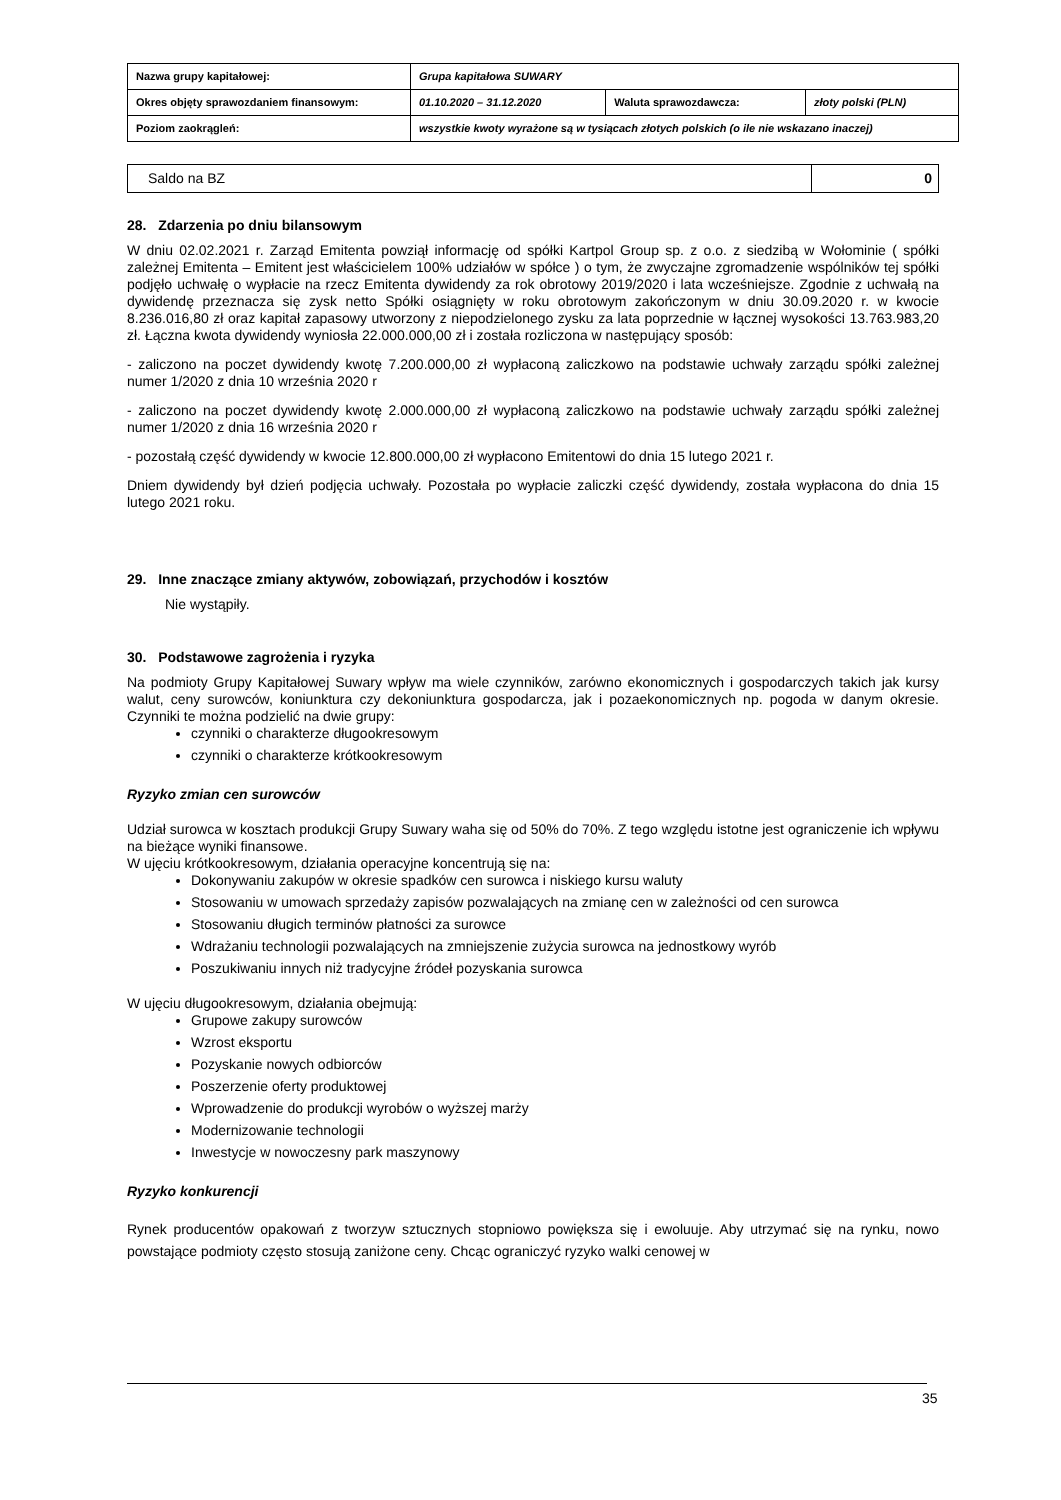| Nazwa grupy kapitałowej: | Grupa kapitałowa SUWARY | | |
| Okres objęty sprawozdaniem finansowym: | 01.10.2020 – 31.12.2020 | Waluta sprawozdawcza: | złoty polski (PLN) |
| Poziom zaokrągleń: | wszystkie kwoty wyrażone są w tysiącach złotych polskich (o ile nie wskazano inaczej) | | |
| Saldo na BZ | 0 |
28. Zdarzenia po dniu bilansowym
W dniu 02.02.2021 r. Zarząd Emitenta powziął informację od spółki Kartpol Group sp. z o.o. z siedzibą w Wołominie ( spółki zależnej Emitenta – Emitent jest właścicielem 100% udziałów w spółce ) o tym, że zwyczajne zgromadzenie wspólników tej spółki podjęło uchwałę o wypłacie na rzecz Emitenta dywidendy za rok obrotowy 2019/2020 i lata wcześniejsze. Zgodnie z uchwałą na dywidendę przeznacza się zysk netto Spółki osiągnięty w roku obrotowym zakończonym w dniu 30.09.2020 r. w kwocie 8.236.016,80 zł oraz kapitał zapasowy utworzony z niepodzielonego zysku za lata poprzednie w łącznej wysokości 13.763.983,20 zł. Łączna kwota dywidendy wyniosła 22.000.000,00 zł i została rozliczona w następujący sposób:
- zaliczono na poczet dywidendy kwotę 7.200.000,00 zł wypłaconą zaliczkowo na podstawie uchwały zarządu spółki zależnej numer 1/2020 z dnia 10 września 2020 r
- zaliczono na poczet dywidendy kwotę 2.000.000,00 zł wypłaconą zaliczkowo na podstawie uchwały zarządu spółki zależnej numer 1/2020 z dnia 16 września 2020 r
- pozostałą część dywidendy w kwocie 12.800.000,00 zł wypłacono Emitentowi do dnia 15 lutego 2021 r.
Dniem dywidendy był dzień podjęcia uchwały. Pozostała po wypłacie zaliczki część dywidendy, została wypłacona do dnia 15 lutego 2021 roku.
29. Inne znaczące zmiany aktywów, zobowiązań, przychodów i kosztów
Nie wystąpiły.
30. Podstawowe zagrożenia i ryzyka
Na podmioty Grupy Kapitałowej Suwary wpływ ma wiele czynników, zarówno ekonomicznych i gospodarczych takich jak kursy walut, ceny surowców, koniunktura czy dekoniunktura gospodarcza, jak i pozaekonomicznych np. pogoda w danym okresie. Czynniki te można podzielić na dwie grupy:
czynniki o charakterze długookresowym
czynniki o charakterze krótkookresowym
Ryzyko zmian cen surowców
Udział surowca w kosztach produkcji Grupy Suwary waha się od 50% do 70%. Z tego względu istotne jest ograniczenie ich wpływu na bieżące wyniki finansowe.
W ujęciu krótkookresowym, działania operacyjne koncentrują się na:
Dokonywaniu zakupów w okresie spadków cen surowca i niskiego kursu waluty
Stosowaniu w umowach sprzedaży zapisów pozwalających na zmianę cen w zależności od cen surowca
Stosowaniu długich terminów płatności za surowce
Wdrażaniu technologii pozwalających na zmniejszenie zużycia surowca na jednostkowy wyrób
Poszukiwaniu innych niż tradycyjne źródeł pozyskania surowca
W ujęciu długookresowym, działania obejmują:
Grupowe zakupy surowców
Wzrost eksportu
Pozyskanie nowych odbiorców
Poszerzenie oferty produktowej
Wprowadzenie do produkcji wyrobów o wyższej marży
Modernizowanie technologii
Inwestycje w nowoczesny park maszynowy
Ryzyko konkurencji
Rynek producentów opakowań z tworzyw sztucznych stopniowo powiększa się i ewoluuje. Aby utrzymać się na rynku, nowo powstające podmioty często stosują zaniżone ceny. Chcąc ograniczyć ryzyko walki cenowej w
35